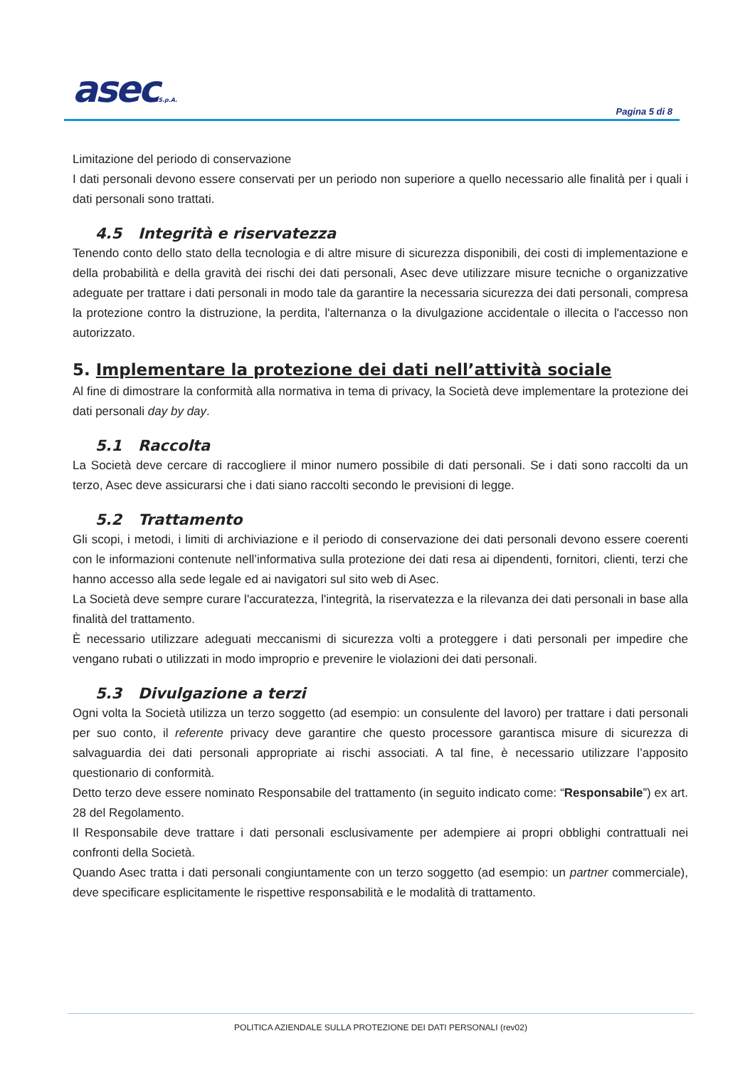asecS.p.A. Pagina 5 di 8
Limitazione del periodo di conservazione
I dati personali devono essere conservati per un periodo non superiore a quello necessario alle finalità per i quali i dati personali sono trattati.
4.5 Integrità e riservatezza
Tenendo conto dello stato della tecnologia e di altre misure di sicurezza disponibili, dei costi di implementazione e della probabilità e della gravità dei rischi dei dati personali, Asec deve utilizzare misure tecniche o organizzative adeguate per trattare i dati personali in modo tale da garantire la necessaria sicurezza dei dati personali, compresa la protezione contro la distruzione, la perdita, l'alternanza o la divulgazione accidentale o illecita o l'accesso non autorizzato.
5. Implementare la protezione dei dati nell’attività sociale
Al fine di dimostrare la conformità alla normativa in tema di privacy, la Società deve implementare la protezione dei dati personali day by day.
5.1 Raccolta
La Società deve cercare di raccogliere il minor numero possibile di dati personali. Se i dati sono raccolti da un terzo, Asec deve assicurarsi che i dati siano raccolti secondo le previsioni di legge.
5.2 Trattamento
Gli scopi, i metodi, i limiti di archiviazione e il periodo di conservazione dei dati personali devono essere coerenti con le informazioni contenute nell’informativa sulla protezione dei dati resa ai dipendenti, fornitori, clienti, terzi che hanno accesso alla sede legale ed ai navigatori sul sito web di Asec.
La Società deve sempre curare l'accuratezza, l'integrità, la riservatezza e la rilevanza dei dati personali in base alla finalità del trattamento.
È necessario utilizzare adeguati meccanismi di sicurezza volti a proteggere i dati personali per impedire che vengano rubati o utilizzati in modo improprio e prevenire le violazioni dei dati personali.
5.3 Divulgazione a terzi
Ogni volta la Società utilizza un terzo soggetto (ad esempio: un consulente del lavoro) per trattare i dati personali per suo conto, il referente privacy deve garantire che questo processore garantisca misure di sicurezza di salvaguardia dei dati personali appropriate ai rischi associati. A tal fine, è necessario utilizzare l’apposito questionario di conformità.
Detto terzo deve essere nominato Responsabile del trattamento (in seguito indicato come: “Responsabile”) ex art. 28 del Regolamento.
Il Responsabile deve trattare i dati personali esclusivamente per adempiere ai propri obblighi contrattuali nei confronti della Società.
Quando Asec tratta i dati personali congiuntamente con un terzo soggetto (ad esempio: un partner commerciale), deve specificare esplicitamente le rispettive responsabilità e le modalità di trattamento.
POLITICA AZIENDALE SULLA PROTEZIONE DEI DATI PERSONALI (rev02)